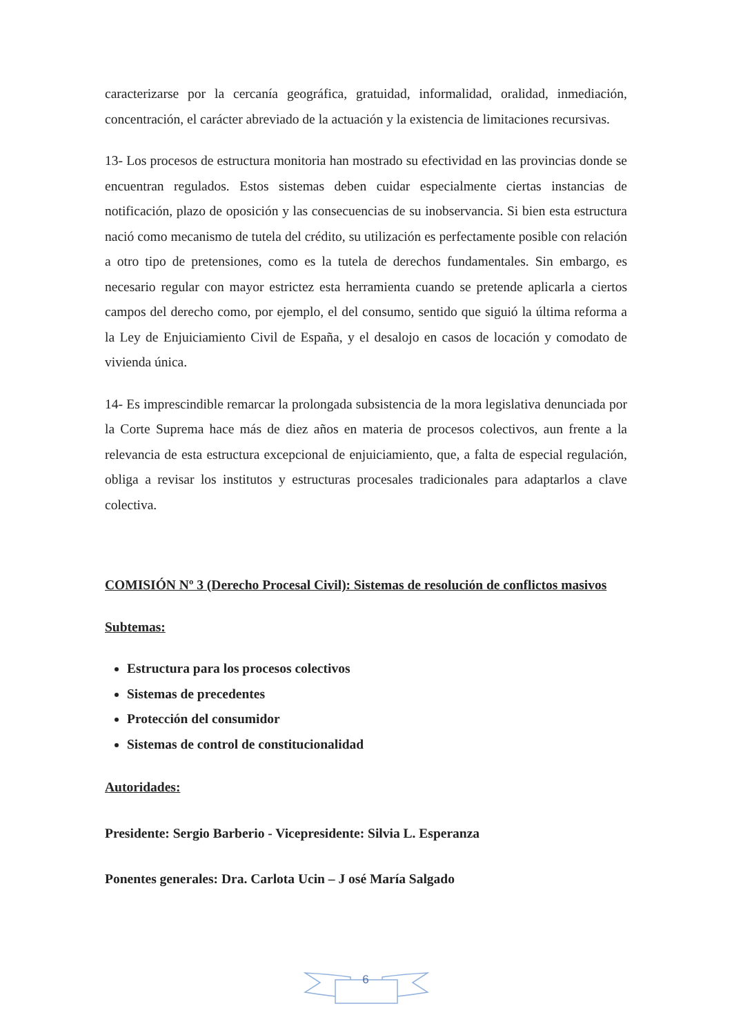caracterizarse por la cercanía geográfica, gratuidad, informalidad, oralidad, inmediación, concentración, el carácter abreviado de la actuación y la existencia de limitaciones recursivas.
13- Los procesos de estructura monitoria han mostrado su efectividad en las provincias donde se encuentran regulados. Estos sistemas deben cuidar especialmente ciertas instancias de notificación, plazo de oposición y las consecuencias de su inobservancia. Si bien esta estructura nació como mecanismo de tutela del crédito, su utilización es perfectamente posible con relación a otro tipo de pretensiones, como es la tutela de derechos fundamentales. Sin embargo, es necesario regular con mayor estrictez esta herramienta cuando se pretende aplicarla a ciertos campos del derecho como, por ejemplo, el del consumo, sentido que siguió la última reforma a la Ley de Enjuiciamiento Civil de España, y el desalojo en casos de locación y comodato de vivienda única.
14- Es imprescindible remarcar la prolongada subsistencia de la mora legislativa denunciada por la Corte Suprema hace más de diez años en materia de procesos colectivos, aun frente a la relevancia de esta estructura excepcional de enjuiciamiento, que, a falta de especial regulación, obliga a revisar los institutos y estructuras procesales tradicionales para adaptarlos a clave colectiva.
COMISIÓN Nº 3 (Derecho Procesal Civil): Sistemas de resolución de conflictos masivos
Subtemas:
Estructura para los procesos colectivos
Sistemas de precedentes
Protección del consumidor
Sistemas de control de constitucionalidad
Autoridades:
Presidente: Sergio Barberio - Vicepresidente: Silvia L. Esperanza
Ponentes generales: Dra. Carlota Ucin – J osé María Salgado
6